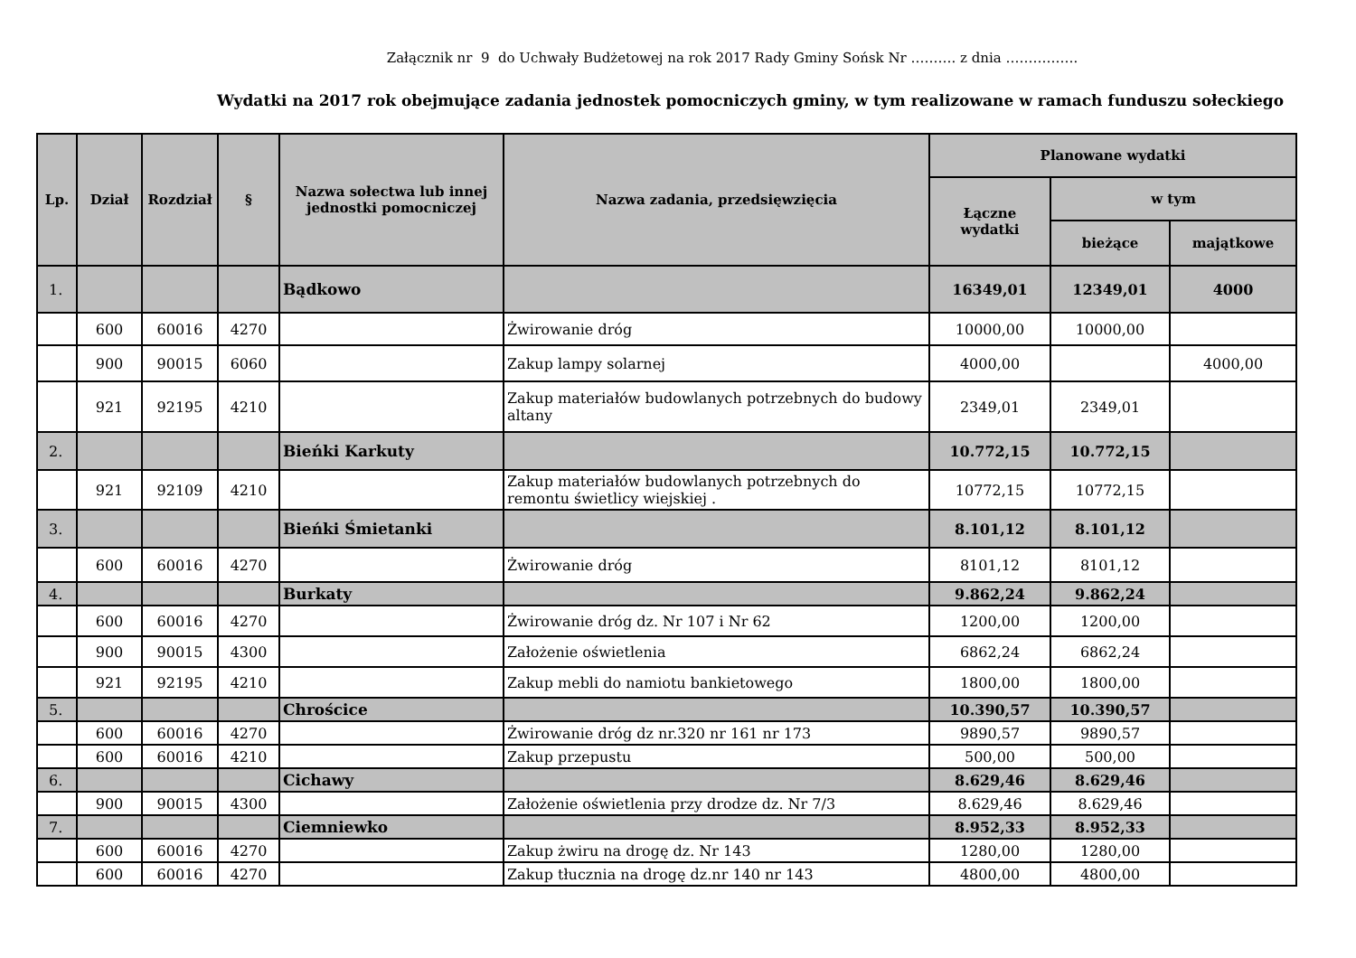Załącznik nr 9 do Uchwały Budżetowej na rok 2017 Rady Gminy Sońsk Nr ………. z dnia …………….
Wydatki na 2017 rok obejmujące zadania jednostek pomocniczych gminy, w tym realizowane w ramach funduszu sołeckiego
| Lp. | Dział | Rozdział | § | Nazwa sołectwa lub innej jednostki pomocniczej | Nazwa zadania, przedsięwzięcia | Planowane wydatki | | |
| --- | --- | --- | --- | --- | --- | --- | --- | --- |
| | | | | | | Łączne wydatki | w tym | |
| | | | | | | | bieżące | majątkowe |
| 1. | | | | Bądkowo | | 16349,01 | 12349,01 | 4000 |
| | 600 | 60016 | 4270 | | Żwirowanie dróg | 10000,00 | 10000,00 | |
| | 900 | 90015 | 6060 | | Zakup lampy solarnej | 4000,00 | | 4000,00 |
| | 921 | 92195 | 4210 | | Zakup materiałów budowlanych potrzebnych do budowy altany | 2349,01 | 2349,01 | |
| 2. | | | | Bieńki Karkuty | | 10.772,15 | 10.772,15 | |
| | 921 | 92109 | 4210 | | Zakup materiałów budowlanych potrzebnych do remontu świetlicy wiejskiej . | 10772,15 | 10772,15 | |
| 3. | | | | Bieńki Śmietanki | | 8.101,12 | 8.101,12 | |
| | 600 | 60016 | 4270 | | Żwirowanie dróg | 8101,12 | 8101,12 | |
| 4. | | | | Burkaty | | 9.862,24 | 9.862,24 | |
| | 600 | 60016 | 4270 | | Żwirowanie dróg dz. Nr 107 i Nr 62 | 1200,00 | 1200,00 | |
| | 900 | 90015 | 4300 | | Założenie oświetlenia | 6862,24 | 6862,24 | |
| | 921 | 92195 | 4210 | | Zakup mebli do namiotu bankietowego | 1800,00 | 1800,00 | |
| 5. | | | | Chrościce | | 10.390,57 | 10.390,57 | |
| | 600 | 60016 | 4270 | | Żwirowanie dróg dz nr.320 nr 161 nr 173 | 9890,57 | 9890,57 | |
| | 600 | 60016 | 4210 | | Zakup przepustu | 500,00 | 500,00 | |
| 6. | | | | Cichawy | | 8.629,46 | 8.629,46 | |
| | 900 | 90015 | 4300 | | Założenie oświetlenia przy drodze dz. Nr 7/3 | 8.629,46 | 8.629,46 | |
| 7. | | | | Ciemniewko | | 8.952,33 | 8.952,33 | |
| | 600 | 60016 | 4270 | | Zakup żwiru na drogę dz. Nr 143 | 1280,00 | 1280,00 | |
| | 600 | 60016 | 4270 | | Zakup tłucznia na drogę dz.nr 140 nr 143 | 4800,00 | 4800,00 | |